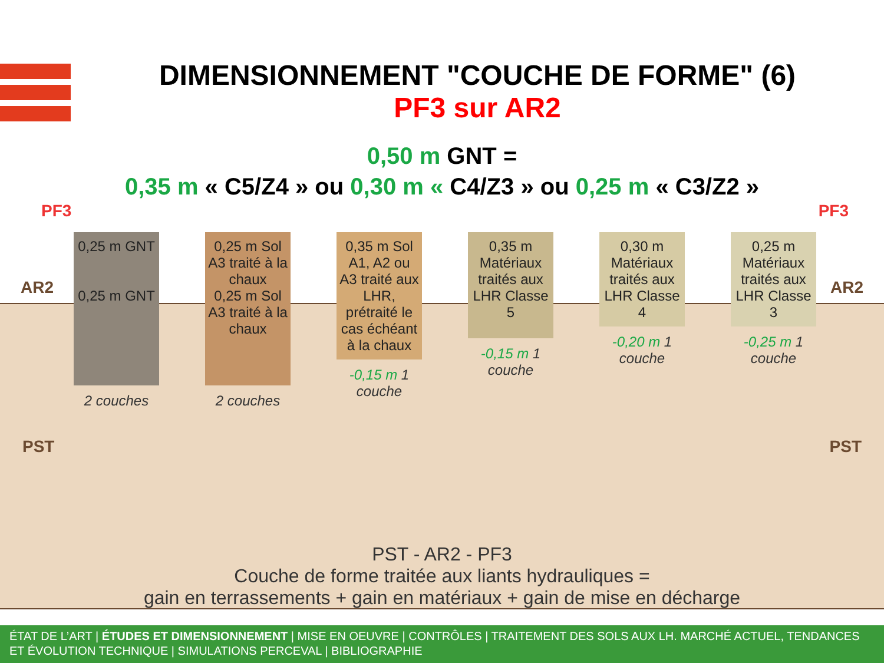DIMENSIONNEMENT "COUCHE DE FORME" (6)
PF3 sur AR2
0,50 m GNT =
0,35 m « C5/Z4 » ou 0,30 m « C4/Z3 » ou 0,25 m « C3/Z2 »
PF3 PF3
AR2 AR2
PST PST
0,25 m GNT
0,25 m GNT
2 couches
0,25 m Sol A3 traité à la chaux
0,25 m Sol A3 traité à la chaux
2 couches
0,35 m Sol A1, A2 ou A3 traité aux LHR, prétraité le cas échéant à la chaux
-0,15 m 1 couche
0,35 m Matériaux traités aux LHR Classe 5
-0,15 m 1 couche
0,30 m Matériaux traités aux LHR Classe 4
-0,20 m 1 couche
0,25 m Matériaux traités aux LHR Classe 3
-0,25 m 1 couche
PST - AR2 - PF3
Couche de forme traitée aux liants hydrauliques =
gain en terrassements + gain en matériaux + gain de mise en décharge
ÉTAT DE L’ART | ÉTUDES ET DIMENSIONNEMENT | MISE EN OEUVRE | CONTRÔLES | TRAITEMENT DES SOLS AUX LH. MARCHÉ ACTUEL, TENDANCES ET ÉVOLUTION TECHNIQUE | SIMULATIONS PERCEVAL | BIBLIOGRAPHIE